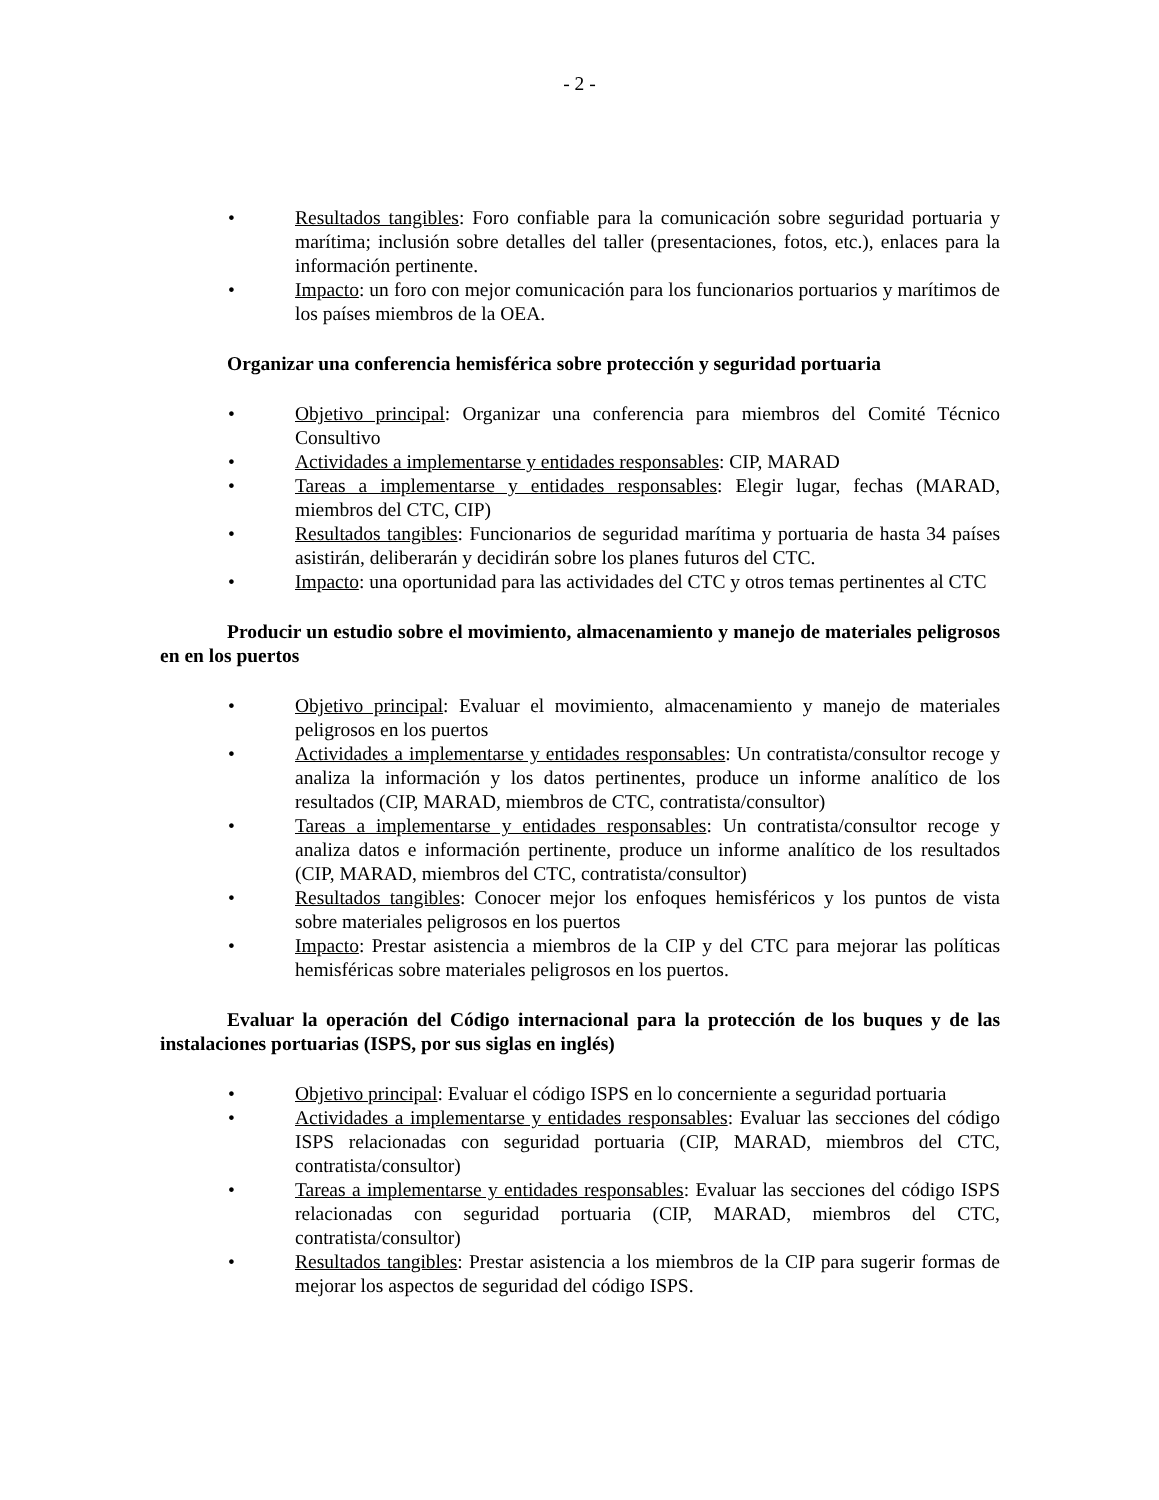- 2 -
• Resultados tangibles: Foro confiable para la comunicación sobre seguridad portuaria y marítima; inclusión sobre detalles del taller (presentaciones, fotos, etc.), enlaces para la información pertinente.
• Impacto: un foro con mejor comunicación para los funcionarios portuarios y marítimos de los países miembros de la OEA.
Organizar una conferencia hemisférica sobre protección y seguridad portuaria
• Objetivo principal: Organizar una conferencia para miembros del Comité Técnico Consultivo
• Actividades a implementarse y entidades responsables: CIP, MARAD
• Tareas a implementarse y entidades responsables: Elegir lugar, fechas (MARAD, miembros del CTC, CIP)
• Resultados tangibles: Funcionarios de seguridad marítima y portuaria de hasta 34 países asistirán, deliberarán y decidirán sobre los planes futuros del CTC.
• Impacto: una oportunidad para las actividades del CTC y otros temas pertinentes al CTC
Producir un estudio sobre el movimiento, almacenamiento y manejo de materiales peligrosos en en los puertos
• Objetivo principal: Evaluar el movimiento, almacenamiento y manejo de materiales peligrosos en los puertos
• Actividades a implementarse y entidades responsables: Un contratista/consultor recoge y analiza la información y los datos pertinentes, produce un informe analítico de los resultados (CIP, MARAD, miembros de CTC, contratista/consultor)
• Tareas a implementarse y entidades responsables: Un contratista/consultor recoge y analiza datos e información pertinente, produce un informe analítico de los resultados (CIP, MARAD, miembros del CTC, contratista/consultor)
• Resultados tangibles: Conocer mejor los enfoques hemisféricos y los puntos de vista sobre materiales peligrosos en los puertos
• Impacto: Prestar asistencia a miembros de la CIP y del CTC para mejorar las políticas hemisféricas sobre materiales peligrosos en los puertos.
Evaluar la operación del Código internacional para la protección de los buques y de las instalaciones portuarias (ISPS, por sus siglas en inglés)
• Objetivo principal: Evaluar el código ISPS en lo concerniente a seguridad portuaria
• Actividades a implementarse y entidades responsables: Evaluar las secciones del código ISPS relacionadas con seguridad portuaria (CIP, MARAD, miembros del CTC, contratista/consultor)
• Tareas a implementarse y entidades responsables: Evaluar las secciones del código ISPS relacionadas con seguridad portuaria (CIP, MARAD, miembros del CTC, contratista/consultor)
• Resultados tangibles: Prestar asistencia a los miembros de la CIP para sugerir formas de mejorar los aspectos de seguridad del código ISPS.